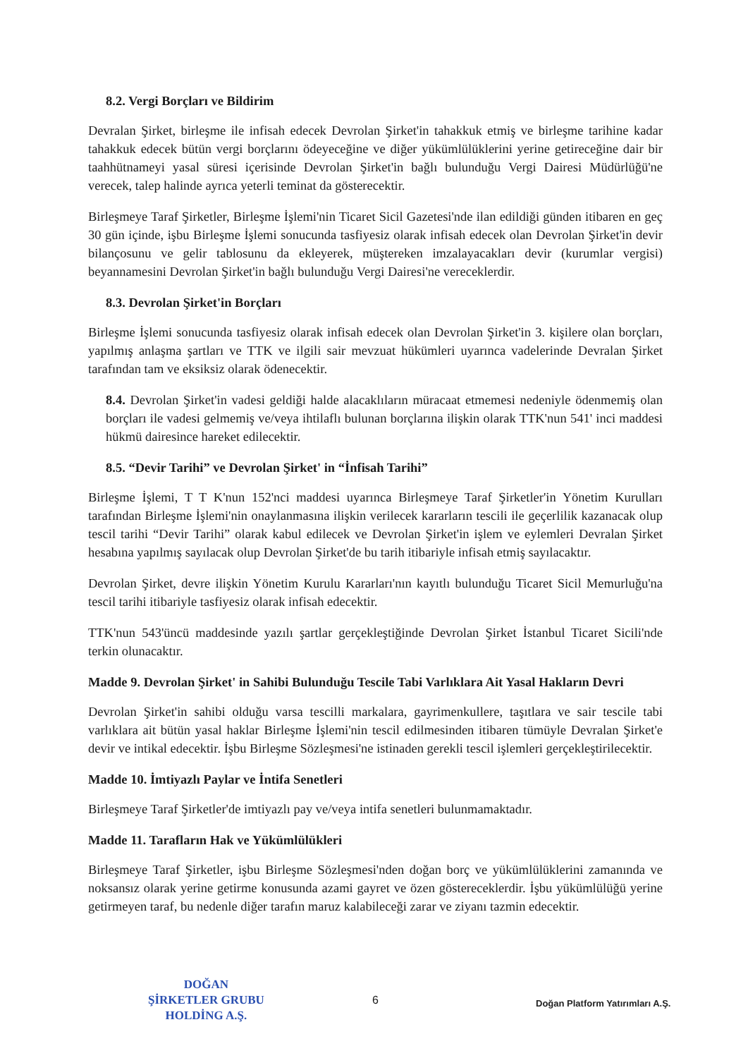8.2. Vergi Borçları ve Bildirim
Devralan Şirket, birleşme ile infisah edecek Devrolan Şirket'in tahakkuk etmiş ve birleşme tarihine kadar tahakkuk edecek bütün vergi borçlarını ödeyeceğine ve diğer yükümlülüklerini yerine getireceğine dair bir taahhütnameyi yasal süresi içerisinde Devrolan Şirket'in bağlı bulunduğu Vergi Dairesi Müdürlüğü'ne verecek, talep halinde ayrıca yeterli teminat da gösterecektir.
Birleşmeye Taraf Şirketler, Birleşme İşlemi'nin Ticaret Sicil Gazetesi'nde ilan edildiği günden itibaren en geç 30 gün içinde, işbu Birleşme İşlemi sonucunda tasfiyesiz olarak infisah edecek olan Devrolan Şirket'in devir bilançosunu ve gelir tablosunu da ekleyerek, müştereken imzalayacakları devir (kurumlar vergisi) beyannamesini Devrolan Şirket'in bağlı bulunduğu Vergi Dairesi'ne vereceklerdir.
8.3. Devrolan Şirket'in Borçları
Birleşme İşlemi sonucunda tasfiyesiz olarak infisah edecek olan Devrolan Şirket'in 3. kişilere olan borçları, yapılmış anlaşma şartları ve TTK ve ilgili sair mevzuat hükümleri uyarınca vadelerinde Devralan Şirket tarafından tam ve eksiksiz olarak ödenecektir.
8.4. Devrolan Şirket'in vadesi geldiği halde alacaklıların müracaat etmemesi nedeniyle ödenmemiş olan borçları ile vadesi gelmemiş ve/veya ihtilaflı bulunan borçlarına ilişkin olarak TTK'nun 541' inci maddesi hükmü dairesince hareket edilecektir.
8.5. “Devir Tarihi” ve Devrolan Şirket' in “İnfisah Tarihi”
Birleşme İşlemi, T T K'nun 152'nci maddesi uyarınca Birleşmeye Taraf Şirketler'in Yönetim Kurulları tarafından Birleşme İşlemi'nin onaylanmasına ilişkin verilecek kararların tescili ile geçerlilik kazanacak olup tescil tarihi “Devir Tarihi” olarak kabul edilecek ve Devrolan Şirket'in işlem ve eylemleri Devralan Şirket hesabına yapılmış sayılacak olup Devrolan Şirket'de bu tarih itibariyle infisah etmiş sayılacaktır.
Devrolan Şirket, devre ilişkin Yönetim Kurulu Kararları'nın kayıtlı bulunduğu Ticaret Sicil Memurluğu'na tescil tarihi itibariyle tasfiyesiz olarak infisah edecektir.
TTK'nun 543'üncü maddesinde yazılı şartlar gerçekleştiğinde Devrolan Şirket İstanbul Ticaret Sicili'nde terkin olunacaktır.
Madde 9. Devrolan Şirket' in Sahibi Bulunduğu Tescile Tabi Varlıklara Ait Yasal Hakların Devri
Devrolan Şirket'in sahibi olduğu varsa tescilli markalara, gayrimenkullere, taşıtlara ve sair tescile tabi varlıklara ait bütün yasal haklar Birleşme İşlemi'nin tescil edilmesinden itibaren tümüyle Devralan Şirket'e devir ve intikal edecektir. İşbu Birleşme Sözleşmesi'ne istinaden gerekli tescil işlemleri gerçekleştirilecektir.
Madde 10. İmtiyazlı Paylar ve İntifa Senetleri
Birleşmeye Taraf Şirketler'de imtiyazlı pay ve/veya intifa senetleri bulunmamaktadır.
Madde 11. Tarafların Hak ve Yükümlülükleri
Birleşmeye Taraf Şirketler, işbu Birleşme Sözleşmesi'nden doğan borç ve yükümlülüklerini zamanında ve noksansız olarak yerine getirme konusunda azami gayret ve özen göstereceklerdir. İşbu yükümlülüğü yerine getirmeyen taraf, bu nedenle diğer tarafın maruz kalabileceği zarar ve ziyanı tazmin edecektir.
DOĞAN
ŞİRKETLER GRUBU
HOLDİNG A.Ş.
6
Doğan Platform Yatırımları A.Ş.